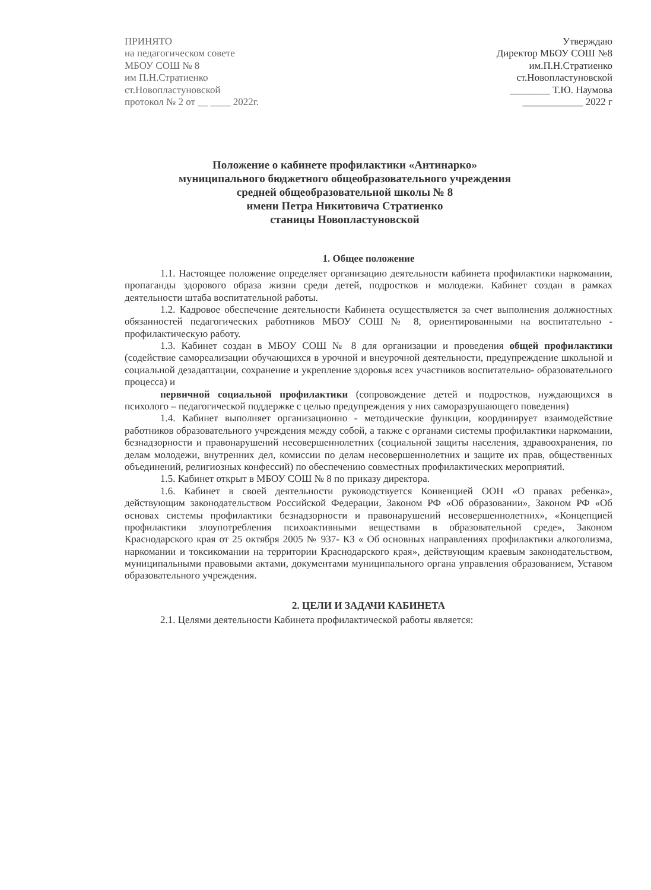ПРИНЯТО
на педагогическом совете
МБОУ СОШ № 8
им П.Н.Стратиенко
ст.Новопластуновской
протокол № 2 от __ ____ 2022г.
Утверждаю
Директор МБОУ СОШ №8
им.П.Н.Стратиенко
ст.Новопластуновской
________ Т.Ю. Наумова
____________ 2022 г
Положение о кабинете профилактики «Антинарко»
муниципального бюджетного общеобразовательного учреждения
средней общеобразовательной школы № 8
имени Петра Никитовича Стратиенко
станицы Новопластуновской
1. Общее положение
1.1. Настоящее положение определяет организацию деятельности кабинета профилактики наркомании, пропаганды здорового образа жизни среди детей, подростков и молодежи. Кабинет создан в рамках деятельности штаба воспитательной работы.
1.2. Кадровое обеспечение деятельности Кабинета осуществляется за счет выполнения должностных обязанностей педагогических работников МБОУ СОШ № 8, ориентированными на воспитательно - профилактическую работу.
1.3. Кабинет создан в МБОУ СОШ № 8 для организации и проведения общей профилактики (содействие самореализации обучающихся в урочной и внеурочной деятельности, предупреждение школьной и социальной дезадаптации, сохранение и укрепление здоровья всех участников воспитательно- образовательного процесса) и
первичной социальной профилактики (сопровождение детей и подростков, нуждающихся в психолого – педагогической поддержке с целью предупреждения у них саморазрушающего поведения)
1.4. Кабинет выполняет организационно - методические функции, координирует взаимодействие работников образовательного учреждения между собой, а также с органами системы профилактики наркомании, безнадзорности и правонарушений несовершеннолетних (социальной защиты населения, здравоохранения, по делам молодежи, внутренних дел, комиссии по делам несовершеннолетних и защите их прав, общественных объединений, религиозных конфессий) по обеспечению совместных профилактических мероприятий.
1.5. Кабинет открыт в МБОУ СОШ № 8 по приказу директора.
1.6. Кабинет в своей деятельности руководствуется Конвенцией ООН «О правах ребенка», действующим законодательством Российской Федерации, Законом РФ «Об образовании», Законом РФ «Об основах системы профилактики безнадзорности и правонарушений несовершеннолетних», «Концепцией профилактики злоупотребления психоактивными веществами в образовательной среде», Законом Краснодарского края от 25 октября 2005 № 937- КЗ « Об основных направлениях профилактики алкоголизма, наркомании и токсикомании на территории Краснодарского края», действующим краевым законодательством, муниципальными правовыми актами, документами муниципального органа управления образованием, Уставом образовательного учреждения.
2. ЦЕЛИ И ЗАДАЧИ КАБИНЕТА
2.1. Целями деятельности Кабинета профилактической работы является: